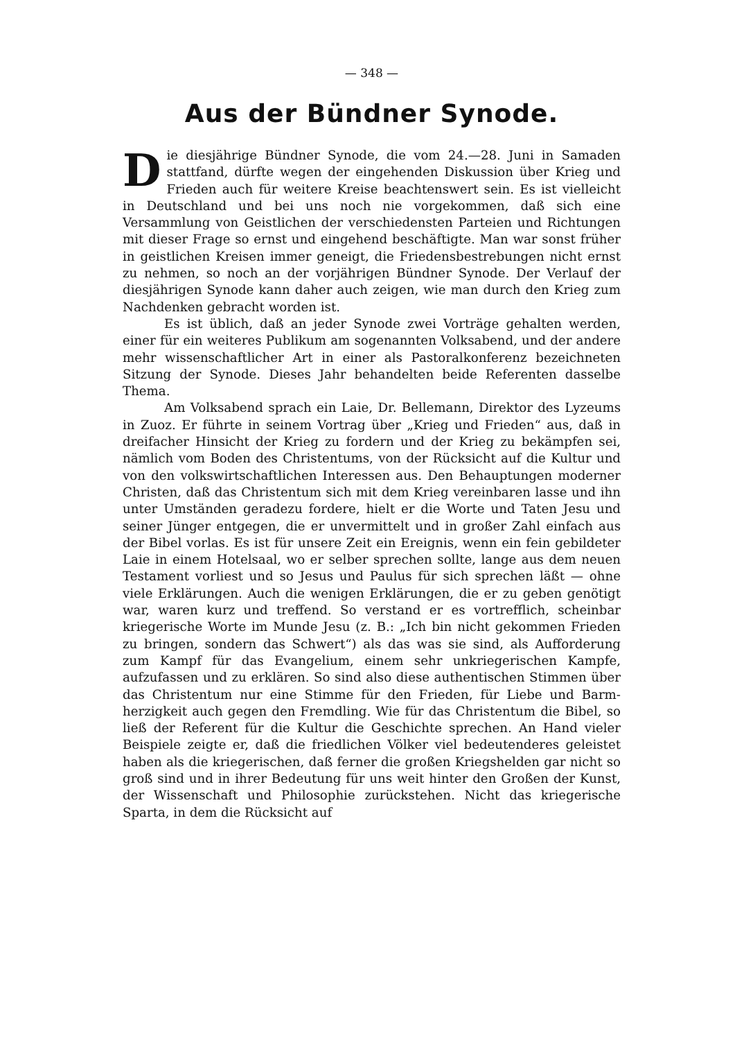— 348 —
Aus der Bündner Synode.
Die diesjährige Bündner Synode, die vom 24.—28. Juni in Samaden stattfand, dürfte wegen der eingehenden Diskussion über Krieg und Frieden auch für weitere Kreise beachtenswert sein. Es ist vielleicht in Deutschland und bei uns noch nie vorgekommen, daß sich eine Versammlung von Geistlichen der verschiedensten Parteien und Richtungen mit dieser Frage so ernst und eingehend beschäftigte. Man war sonst früher in geistlichen Kreisen immer geneigt, die Friedens­bestrebungen nicht ernst zu nehmen, so noch an der vorjährigen Bündner Synode. Der Verlauf der diesjährigen Synode kann daher auch zeigen, wie man durch den Krieg zum Nachdenken gebracht worden ist.
Es ist üblich, daß an jeder Synode zwei Vorträge gehalten werden, einer für ein weiteres Publikum am sogenannten Volksabend, und der andere mehr wissenschaftlicher Art in einer als Pastoral­konferenz bezeichneten Sitzung der Synode. Dieses Jahr behandelten beide Referenten dasselbe Thema.
Am Volksabend sprach ein Laie, Dr. Bellemann, Direktor des Lyzeums in Zuoz. Er führte in seinem Vortrag über „Krieg und Frieden“ aus, daß in dreifacher Hinsicht der Krieg zu fordern und der Krieg zu bekämpfen sei, nämlich vom Boden des Christentums, von der Rücksicht auf die Kultur und von den volkswirtschaftlichen Interessen aus. Den Behauptungen moderner Christen, daß das Christentum sich mit dem Krieg vereinbaren lasse und ihn unter Um­ständen geradezu fordere, hielt er die Worte und Taten Jesu und seiner Jünger entgegen, die er unvermittelt und in großer Zahl ein­fach aus der Bibel vorlas. Es ist für unsere Zeit ein Ereignis, wenn ein fein gebildeter Laie in einem Hotelsaal, wo er selber sprechen sollte, lange aus dem neuen Testament vorliest und so Jesus und Paulus für sich sprechen läßt — ohne viele Erklärungen. Auch die wenigen Erklärungen, die er zu geben genötigt war, waren kurz und treffend. So verstand er es vortrefflich, scheinbar kriegerische Worte im Munde Jesu (z. B.: „Ich bin nicht gekommen Frieden zu bringen, sondern das Schwert“) als das was sie sind, als Aufforderung zum Kampf für das Evangelium, einem sehr unkriegerischen Kampfe, aufzufassen und zu erklären. So sind also diese authentischen Stimmen über das Christentum nur eine Stimme für den Frieden, für Liebe und Barm­herzigkeit auch gegen den Fremdling. Wie für das Christentum die Bibel, so ließ der Referent für die Kultur die Geschichte sprechen. An Hand vieler Beispiele zeigte er, daß die friedlichen Völker viel bedeu­tenderes geleistet haben als die kriegerischen, daß ferner die großen Kriegshelden gar nicht so groß sind und in ihrer Bedeutung für uns weit hinter den Großen der Kunst, der Wissenschaft und Philosophie zurückstehen. Nicht das kriegerische Sparta, in dem die Rücksicht auf